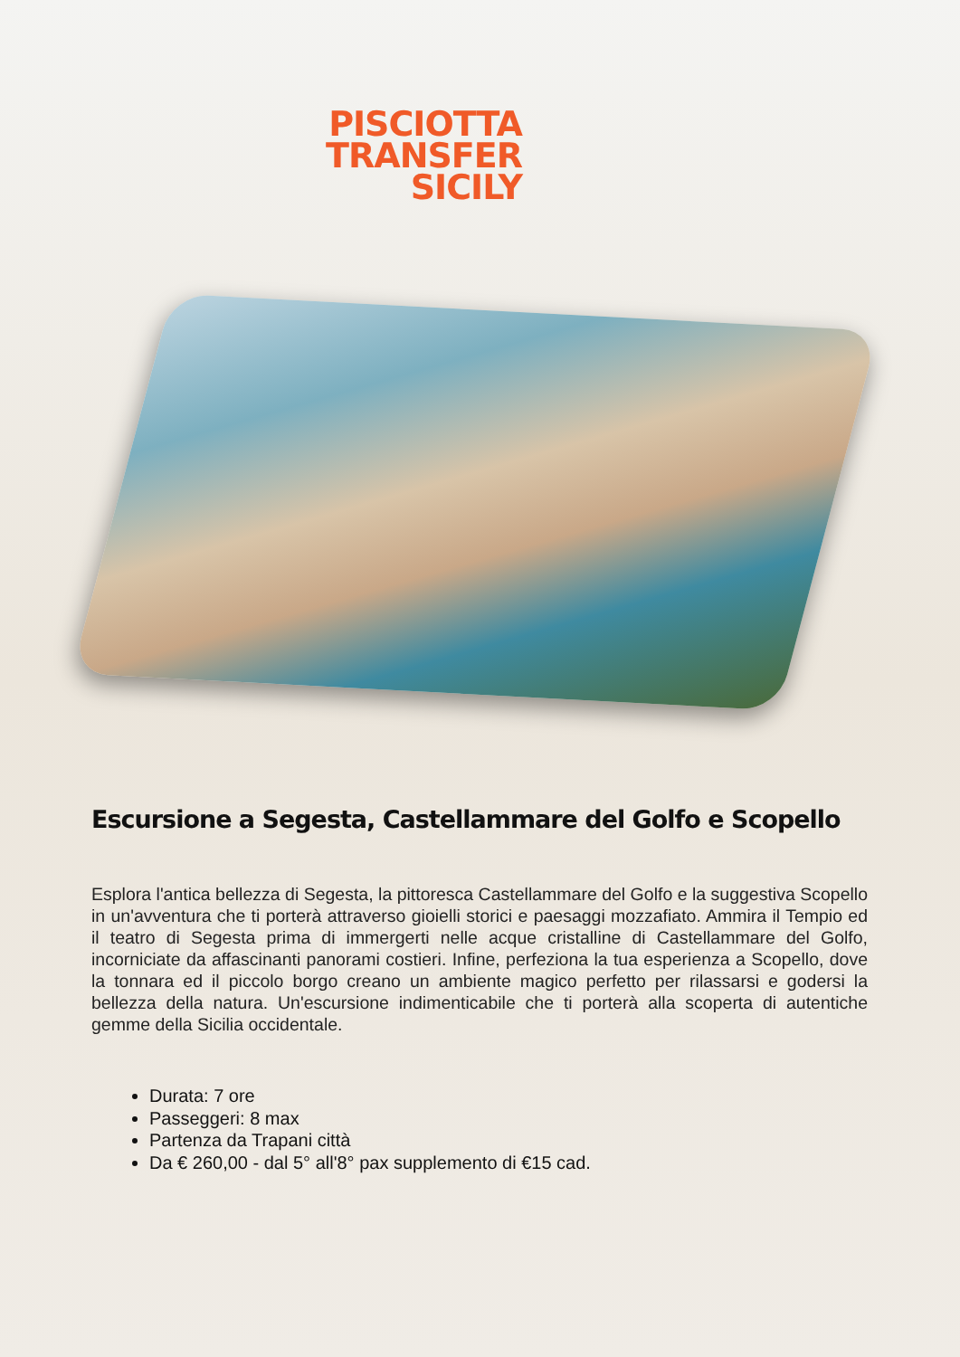PISCIOTTA
TRANSFER
SICILY
Escursione a Segesta, Castellammare del Golfo e Scopello
Esplora l'antica bellezza di Segesta, la pittoresca Castellammare del Golfo e la suggestiva Scopello in un'avventura che ti porterà attraverso gioielli storici e paesaggi mozzafiato. Ammira il Tempio ed il teatro di Segesta prima di immergerti nelle acque cristalline di Castellammare del Golfo, incorniciate da affascinanti panorami costieri. Infine, perfeziona la tua esperienza a Scopello, dove la tonnara ed il piccolo borgo creano un ambiente magico perfetto per rilassarsi e godersi la bellezza della natura. Un'escursione indimenticabile che ti porterà alla scoperta di autentiche gemme della Sicilia occidentale.
Durata: 7 ore
Passeggeri: 8 max
Partenza da Trapani città
Da € 260,00 - dal 5° all'8° pax supplemento di €15 cad.